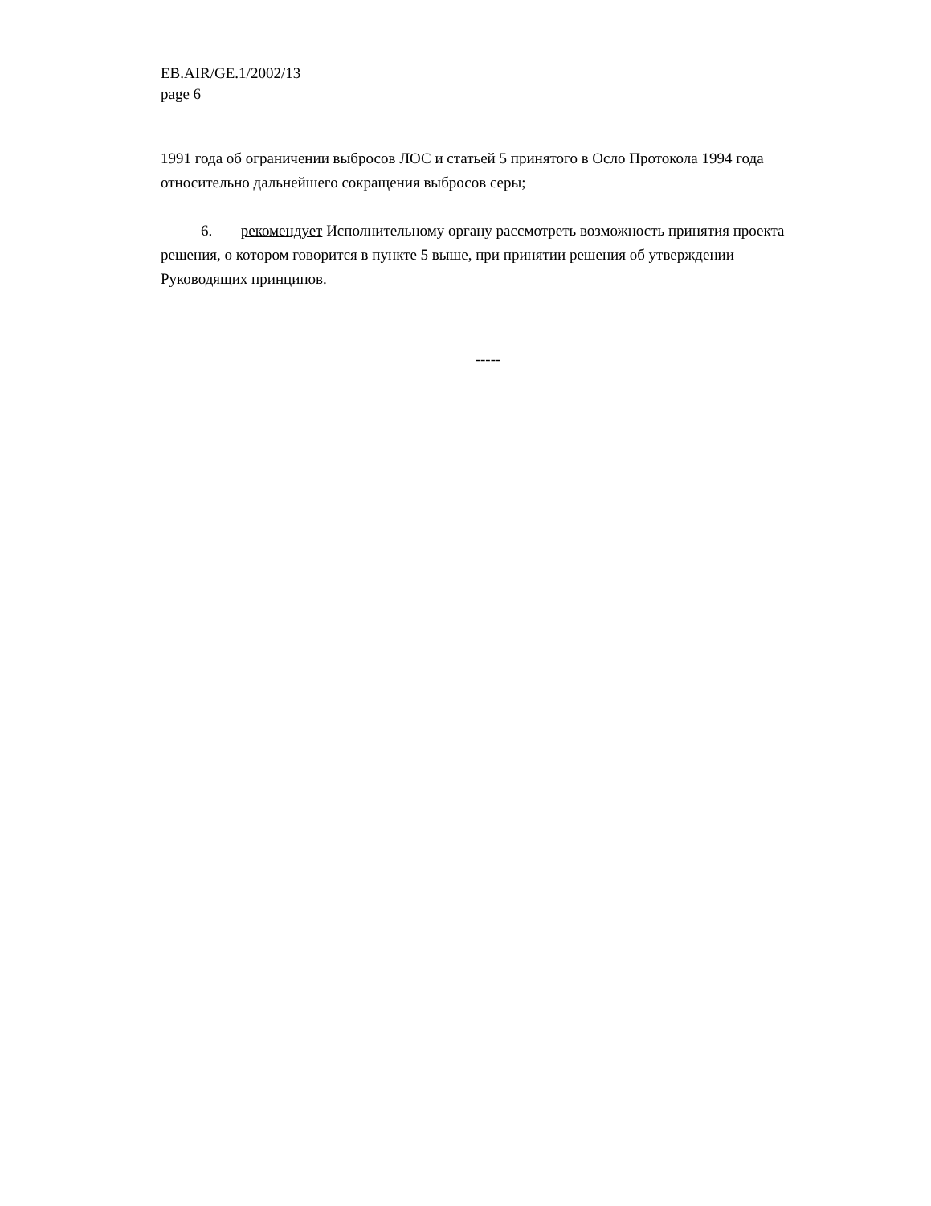EB.AIR/GE.1/2002/13
page 6
1991 года об ограничении выбросов ЛОС и статьей 5 принятого в Осло Протокола 1994 года относительно дальнейшего сокращения выбросов серы;
6. рекомендует Исполнительному органу рассмотреть возможность принятия проекта решения, о котором говорится в пункте 5 выше, при принятии решения об утверждении Руководящих принципов.
-----